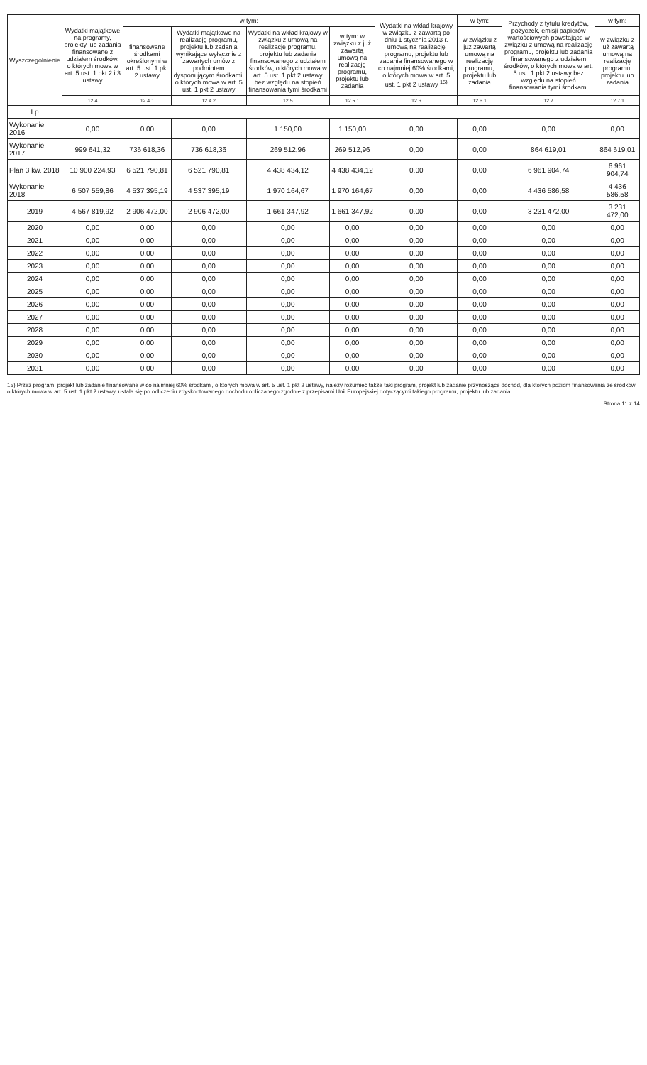| Wyszczególnienie | Wydatki majątkowe na programy, projekty lub zadania finansowane z udziałem środków, o których mowa w art. 5 ust. 1 pkt 2 i 3 ustawy | w tym: | | | | Wydatki na wkład krajowy w związku z zawartą po dniu 1 stycznia 2013 r. umową na realizację programu, projektu lub zadania finansowanego w co najmniej 60% środkami, o których mowa w art. 5 ust. 1 pkt 2 ustawy <sup>15)</sup> | w tym: | Przychody z tytułu kredytów, pożyczek, emisji papierów wartościowych powstające w związku z umową na realizację programu, projektu lub zadania finansowanego z udziałem środków, o których mowa w art. 5 ust. 1 pkt 2 ustawy bez względu na stopień finansowania tymi środkami | w tym: |
| --- | --- | --- | --- | --- | --- | --- | --- | --- | --- |
| | | finansowane środkami określonymi w art. 5 ust. 1 pkt 2 ustawy | Wydatki majątkowe na realizację programu, projektu lub zadania wynikające wyłącznie z zawartych umów z podmiotem dysponującym środkami, o których mowa w art. 5 ust. 1 pkt 2 ustawy | Wydatki na wkład krajowy w związku z umową na realizację programu, projektu lub zadania finansowanego z udziałem środków, o których mowa w art. 5 ust. 1 pkt 2 ustawy bez względu na stopień finansowania tymi środkami | w tym: w związku z już zawartą umową na realizację programu, projektu lub zadania | | w związku z już zawartą umową na realizację programu, projektu lub zadania | | w związku z już zawartą umową na realizację programu, projektu lub zadania |
| | 12.4 | 12.4.1 | 12.4.2 | 12.5 | 12.5.1 | 12.6 | 12.6.1 | 12.7 | 12.7.1 |
| Lp | | | | | | | | | |
| Wykonanie 2016 | 0,00 | 0,00 | 0,00 | 1 150,00 | 1 150,00 | 0,00 | 0,00 | 0,00 | 0,00 |
| Wykonanie 2017 | 999 641,32 | 736 618,36 | 736 618,36 | 269 512,96 | 269 512,96 | 0,00 | 0,00 | 864 619,01 | 864 619,01 |
| Plan 3 kw. 2018 | 10 900 224,93 | 6 521 790,81 | 6 521 790,81 | 4 438 434,12 | 4 438 434,12 | 0,00 | 0,00 | 6 961 904,74 | 6 961 904,74 |
| Wykonanie 2018 | 6 507 559,86 | 4 537 395,19 | 4 537 395,19 | 1 970 164,67 | 1 970 164,67 | 0,00 | 0,00 | 4 436 586,58 | 4 436 586,58 |
| 2019 | 4 567 819,92 | 2 906 472,00 | 2 906 472,00 | 1 661 347,92 | 1 661 347,92 | 0,00 | 0,00 | 3 231 472,00 | 3 231 472,00 |
| 2020 | 0,00 | 0,00 | 0,00 | 0,00 | 0,00 | 0,00 | 0,00 | 0,00 | 0,00 |
| 2021 | 0,00 | 0,00 | 0,00 | 0,00 | 0,00 | 0,00 | 0,00 | 0,00 | 0,00 |
| 2022 | 0,00 | 0,00 | 0,00 | 0,00 | 0,00 | 0,00 | 0,00 | 0,00 | 0,00 |
| 2023 | 0,00 | 0,00 | 0,00 | 0,00 | 0,00 | 0,00 | 0,00 | 0,00 | 0,00 |
| 2024 | 0,00 | 0,00 | 0,00 | 0,00 | 0,00 | 0,00 | 0,00 | 0,00 | 0,00 |
| 2025 | 0,00 | 0,00 | 0,00 | 0,00 | 0,00 | 0,00 | 0,00 | 0,00 | 0,00 |
| 2026 | 0,00 | 0,00 | 0,00 | 0,00 | 0,00 | 0,00 | 0,00 | 0,00 | 0,00 |
| 2027 | 0,00 | 0,00 | 0,00 | 0,00 | 0,00 | 0,00 | 0,00 | 0,00 | 0,00 |
| 2028 | 0,00 | 0,00 | 0,00 | 0,00 | 0,00 | 0,00 | 0,00 | 0,00 | 0,00 |
| 2029 | 0,00 | 0,00 | 0,00 | 0,00 | 0,00 | 0,00 | 0,00 | 0,00 | 0,00 |
| 2030 | 0,00 | 0,00 | 0,00 | 0,00 | 0,00 | 0,00 | 0,00 | 0,00 | 0,00 |
| 2031 | 0,00 | 0,00 | 0,00 | 0,00 | 0,00 | 0,00 | 0,00 | 0,00 | 0,00 |
15) Przez program, projekt lub zadanie finansowane w co najmniej 60% środkami, o których mowa w art. 5 ust. 1 pkt 2 ustawy, należy rozumieć także taki program, projekt lub zadanie przynoszące dochód, dla których poziom finansowania ze środków, o których mowa w art. 5 ust. 1 pkt 2 ustawy, ustala się po odliczeniu zdyskontowanego dochodu obliczanego zgodnie z przepisami Unii Europejskiej dotyczącymi takiego programu, projektu lub zadania.
Strona 11 z 14